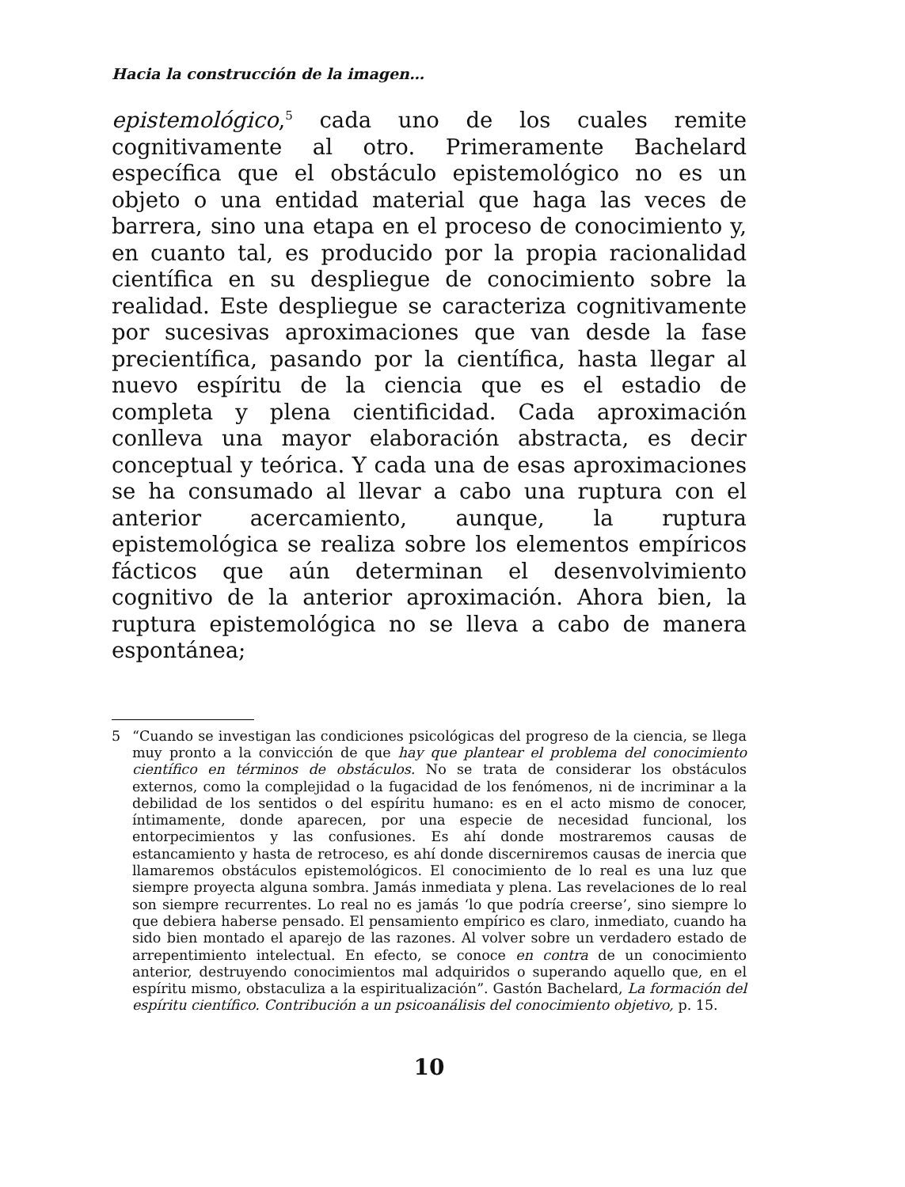Hacia la construcción de la imagen…
epistemológico,<sup>5</sup> cada uno de los cuales remite cognitivamente al otro. Primeramente Bachelard específica que el obstáculo epistemológico no es un objeto o una entidad material que haga las veces de barrera, sino una etapa en el proceso de conocimiento y, en cuanto tal, es producido por la propia racionalidad científica en su despliegue de conocimiento sobre la realidad. Este despliegue se caracteriza cognitivamente por sucesivas aproximaciones que van desde la fase precientífica, pasando por la científica, hasta llegar al nuevo espíritu de la ciencia que es el estadio de completa y plena cientificidad. Cada aproximación conlleva una mayor elaboración abstracta, es decir conceptual y teórica. Y cada una de esas aproximaciones se ha consumado al llevar a cabo una ruptura con el anterior acercamiento, aunque, la ruptura epistemológica se realiza sobre los elementos empíricos fácticos que aún determinan el desenvolvimiento cognitivo de la anterior aproximación. Ahora bien, la ruptura epistemológica no se lleva a cabo de manera espontánea;
5 “Cuando se investigan las condiciones psicológicas del progreso de la ciencia, se llega muy pronto a la convicción de que hay que plantear el problema del conocimiento científico en términos de obstáculos. No se trata de considerar los obstáculos externos, como la complejidad o la fugacidad de los fenómenos, ni de incriminar a la debilidad de los sentidos o del espíritu humano: es en el acto mismo de conocer, íntimamente, donde aparecen, por una especie de necesidad funcional, los entorpecimientos y las confusiones. Es ahí donde mostraremos causas de estancamiento y hasta de retroceso, es ahí donde discerniremos causas de inercia que llamaremos obstáculos epistemológicos. El conocimiento de lo real es una luz que siempre proyecta alguna sombra. Jamás inmediata y plena. Las revelaciones de lo real son siempre recurrentes. Lo real no es jamás ‘lo que podría creerse’, sino siempre lo que debiera haberse pensado. El pensamiento empírico es claro, inmediato, cuando ha sido bien montado el aparejo de las razones. Al volver sobre un verdadero estado de arrepentimiento intelectual. En efecto, se conoce en contra de un conocimiento anterior, destruyendo conocimientos mal adquiridos o superando aquello que, en el espíritu mismo, obstaculiza a la espiritualización”. Gastón Bachelard, La formación del espíritu científico. Contribución a un psicoanálisis del conocimiento objetivo, p. 15.
10